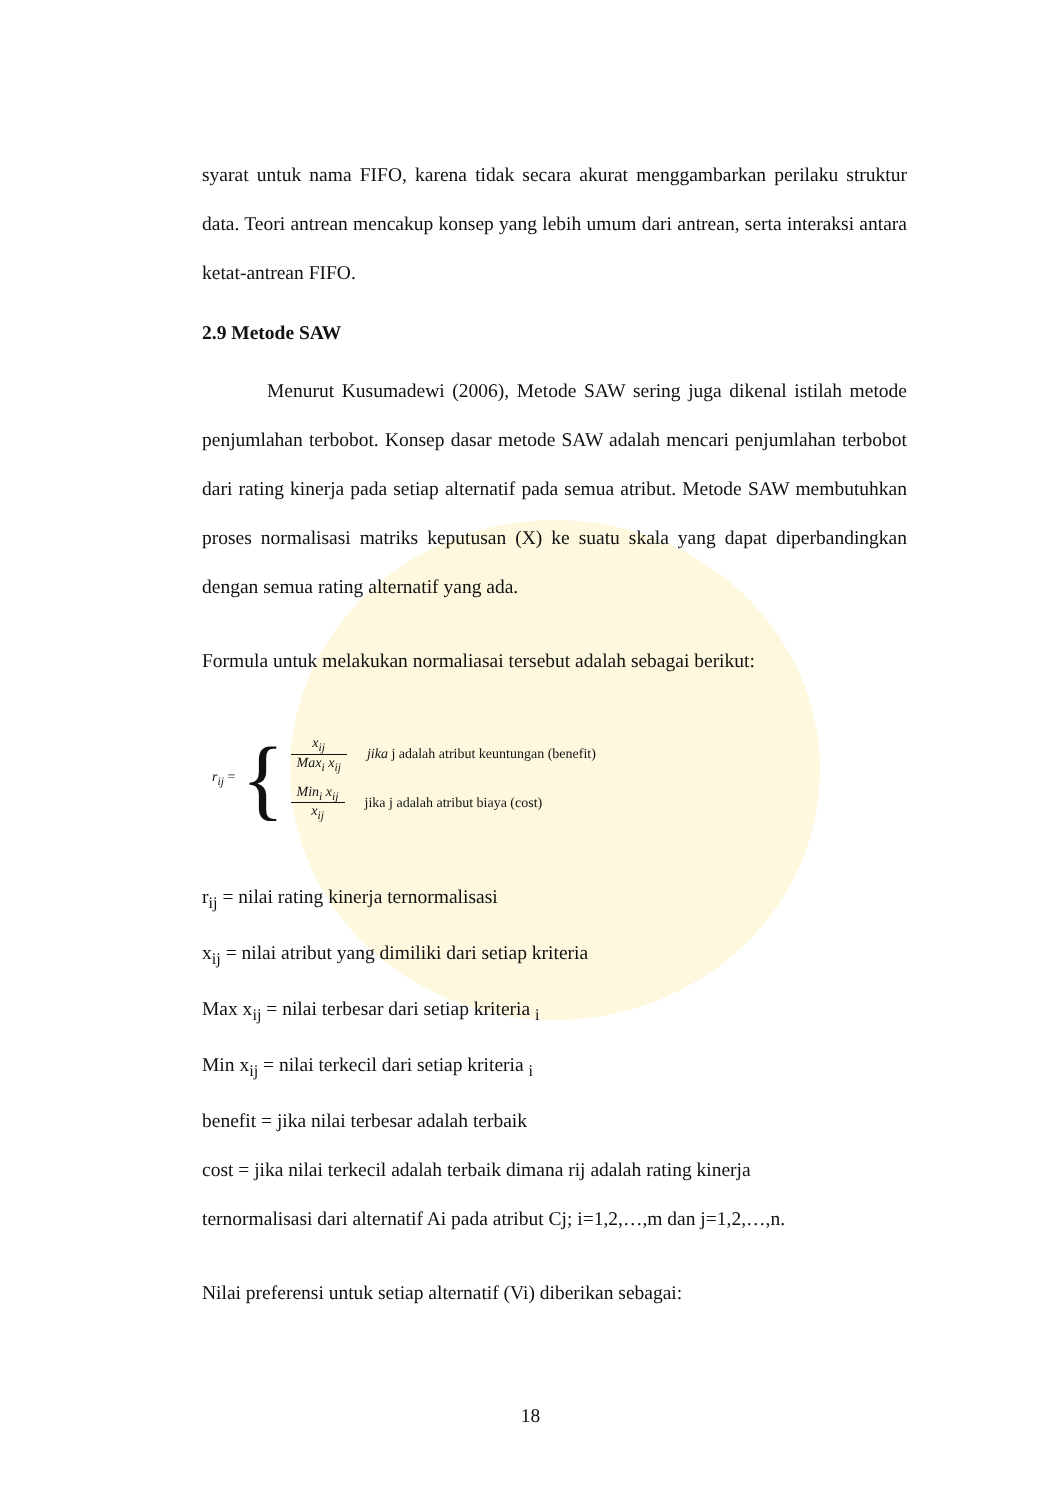syarat untuk nama FIFO, karena tidak secara akurat menggambarkan perilaku struktur data. Teori antrean mencakup konsep yang lebih umum dari antrean, serta interaksi antara ketat-antrean FIFO.
2.9 Metode SAW
Menurut Kusumadewi (2006), Metode SAW sering juga dikenal istilah metode penjumlahan terbobot. Konsep dasar metode SAW adalah mencari penjumlahan terbobot dari rating kinerja pada setiap alternatif pada semua atribut. Metode SAW membutuhkan proses normalisasi matriks keputusan (X) ke suatu skala yang dapat diperbandingkan dengan semua rating alternatif yang ada.
Formula untuk melakukan normaliasai tersebut adalah sebagai berikut:
r<sub>ij</sub> = {
x<sub>ij</sub> Max<sub>i</sub> x<sub>ij</sub> jika j adalah atribut keuntungan (benefit)
Min<sub>i</sub> x<sub>ij</sub> x<sub>ij</sub> jika j adalah atribut biaya (cost)
r<sub>ij</sub> = nilai rating kinerja ternormalisasi
x<sub>ij</sub> = nilai atribut yang dimiliki dari setiap kriteria
Max x<sub>ij</sub> = nilai terbesar dari setiap kriteria <sub>i</sub>
Min x<sub>ij</sub> = nilai terkecil dari setiap kriteria <sub>i</sub>
benefit = jika nilai terbesar adalah terbaik
cost = jika nilai terkecil adalah terbaik dimana rij adalah rating kinerja
ternormalisasi dari alternatif Ai pada atribut Cj; i=1,2,…,m dan j=1,2,…,n.
Nilai preferensi untuk setiap alternatif (Vi) diberikan sebagai:
18